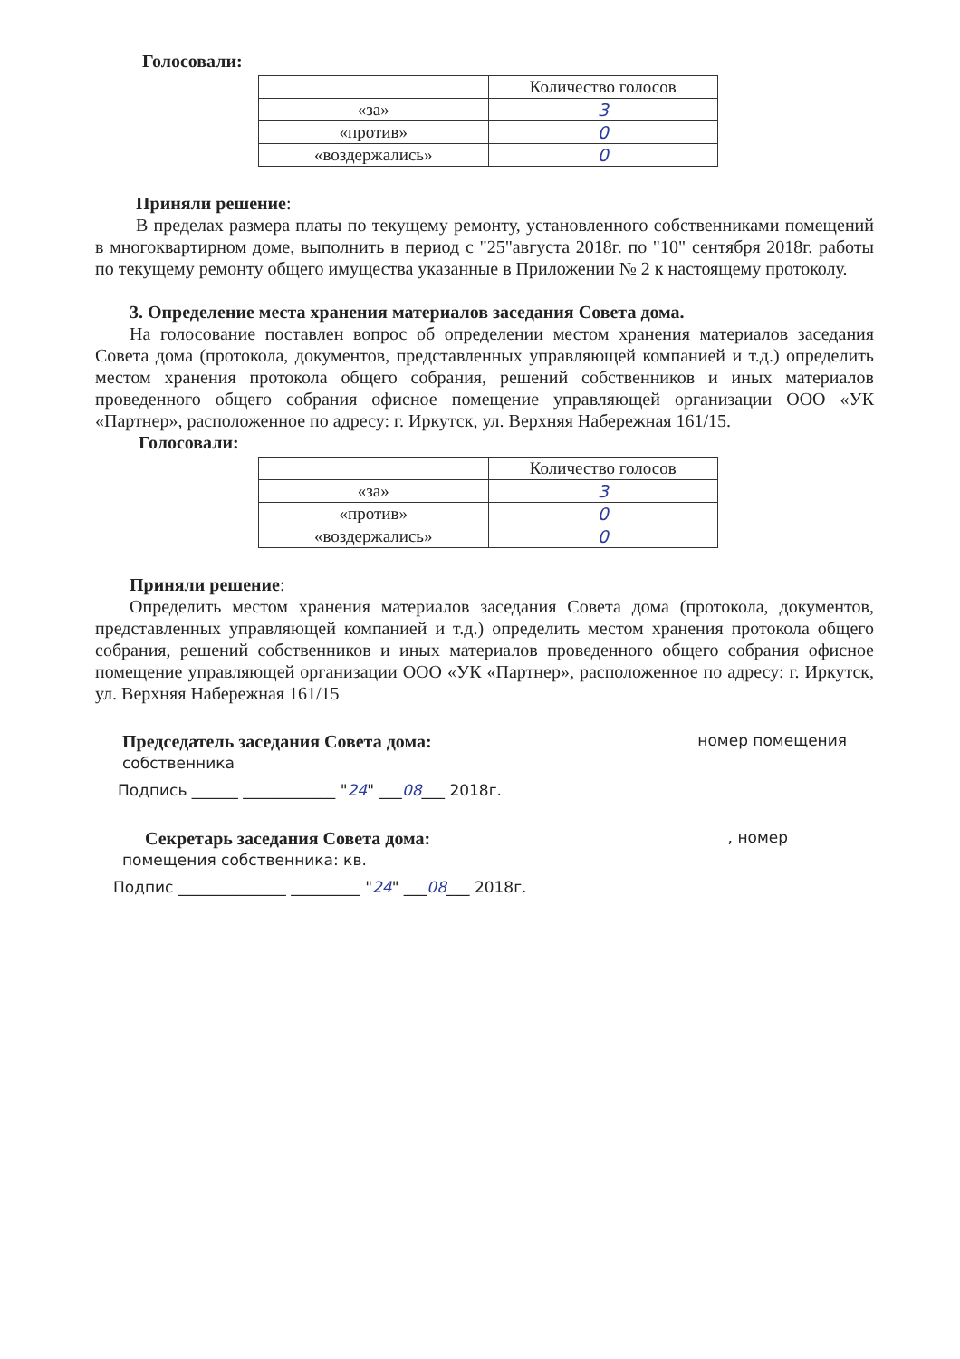Голосовали:
| | Количество голосов |
| «за» | 3 |
| «против» | 0 |
| «воздержались» | 0 |
Приняли решение:
В пределах размера платы по текущему ремонту, установленного собственниками помещений в многоквартирном доме, выполнить в период с "25"августа 2018г. по "10" сентября 2018г. работы по текущему ремонту общего имущества указанные в Приложении № 2 к настоящему протоколу.
3. Определение места хранения материалов заседания Совета дома.
На голосование поставлен вопрос об определении местом хранения материалов заседания Совета дома (протокола, документов, представленных управляющей компанией и т.д.) определить местом хранения протокола общего собрания, решений собственников и иных материалов проведенного общего собрания офисное помещение управляющей организации ООО «УК «Партнер», расположенное по адресу: г. Иркутск, ул. Верхняя Набережная 161/15.
Голосовали:
| | Количество голосов |
| «за» | 3 |
| «против» | 0 |
| «воздержались» | 0 |
Приняли решение:
Определить местом хранения материалов заседания Совета дома (протокола, документов, представленных управляющей компанией и т.д.) определить местом хранения протокола общего собрания, решений собственников и иных материалов проведенного общего собрания офисное помещение управляющей организации ООО «УК «Партнер», расположенное по адресу: г. Иркутск, ул. Верхняя Набережная 161/15
Председатель заседания Совета дома: номер помещения
собственника
Подпись ______ ____________ "24" ___08___ 2018г.
Секретарь заседания Совета дома: , номер
помещения собственника: кв.
Подпис ______________ _________ "24" ___08___ 2018г.